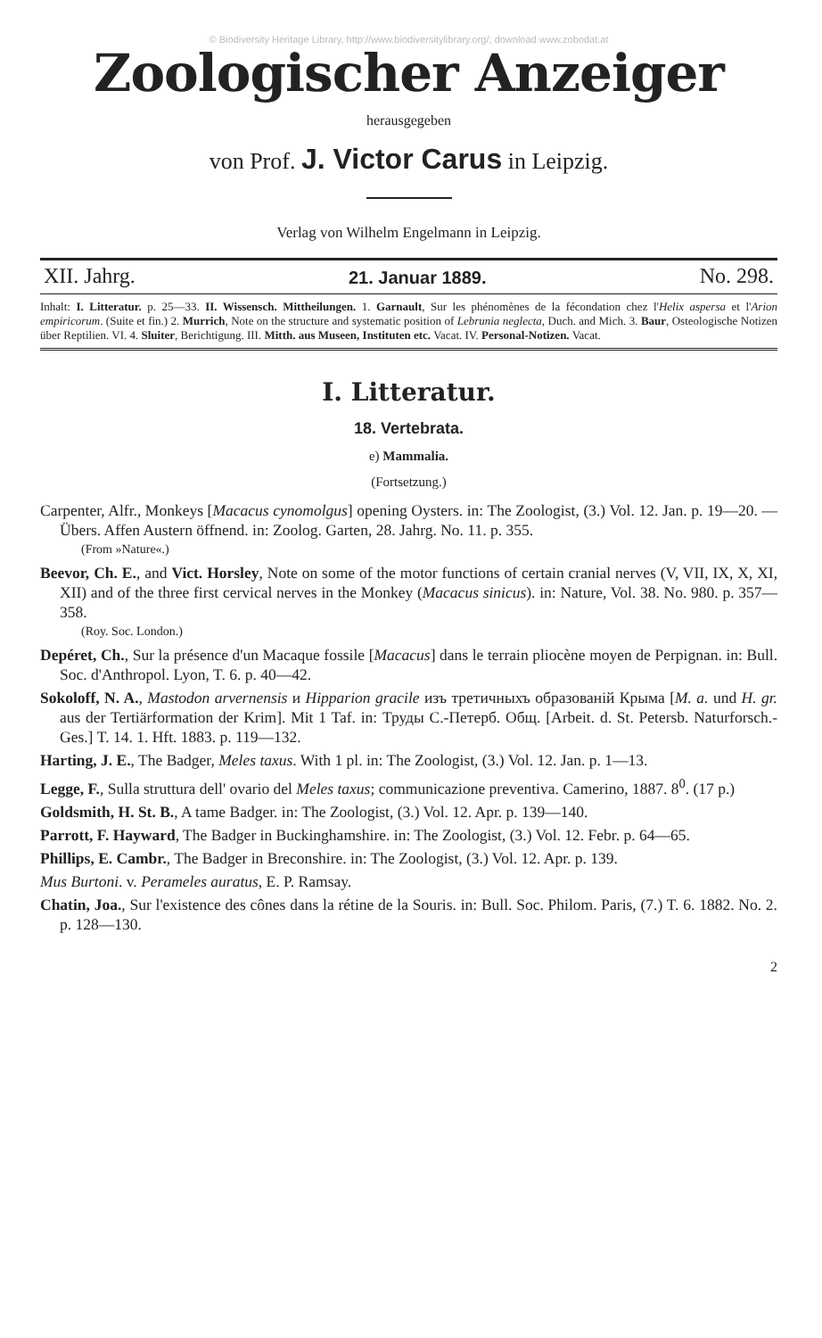© Biodiversity Heritage Library, http://www.biodiversitylibrary.org/; download www.zobodat.at
Zoologischer Anzeiger
herausgegeben
von Prof. J. Victor Carus in Leipzig.
Verlag von Wilhelm Engelmann in Leipzig.
XII. Jahrg. 21. Januar 1889. No. 298.
Inhalt: I. Litteratur. p. 25—33. II. Wissensch. Mittheilungen. 1. Garnault, Sur les phénomènes de la fécondation chez l'Helix aspersa et l'Arion empiricorum. (Suite et fin.) 2. Murrich, Note on the structure and systematic position of Lebrunia neglecta, Duch. and Mich. 3. Baur, Osteologische Notizen über Reptilien. VI. 4. Sluiter, Berichtigung. III. Mitth. aus Museen, Instituten etc. Vacat. IV. Personal-Notizen. Vacat.
I. Litteratur.
18. Vertebrata.
e) Mammalia.
(Fortsetzung.)
Carpenter, Alfr., Monkeys [Macacus cynomolgus] opening Oysters. in: The Zoologist, (3.) Vol. 12. Jan. p. 19—20. — Übers. Affen Austern öffnend. in: Zoolog. Garten, 28. Jahrg. No. 11. p. 355.
(From »Nature«.)
Beevor, Ch. E., and Vict. Horsley, Note on some of the motor functions of certain cranial nerves (V, VII, IX, X, XI, XII) and of the three first cervical nerves in the Monkey (Macacus sinicus). in: Nature, Vol. 38. No. 980. p. 357—358.
(Roy. Soc. London.)
Depéret, Ch., Sur la présence d'un Macaque fossile [Macacus] dans le terrain pliocène moyen de Perpignan. in: Bull. Soc. d'Anthropol. Lyon, T. 6. p. 40—42.
Sokoloff, N. A., Mastodon arvernensis и Hipparion gracile изъ третичныхъ образованій Крыма [M. a. und H. gr. aus der Tertiärformation der Krim]. Mit 1 Taf. in: Труды С.-Петерб. Общ. [Arbeit. d. St. Petersb. Naturforsch.-Ges.] T. 14. 1. Hft. 1883. p. 119—132.
Harting, J. E., The Badger, Meles taxus. With 1 pl. in: The Zoologist, (3.) Vol. 12. Jan. p. 1—13.
Legge, F., Sulla struttura dell' ovario del Meles taxus; communicazione preventiva. Camerino, 1887. 8<sup>0</sup>. (17 p.)
Goldsmith, H. St. B., A tame Badger. in: The Zoologist, (3.) Vol. 12. Apr. p. 139—140.
Parrott, F. Hayward, The Badger in Buckinghamshire. in: The Zoologist, (3.) Vol. 12. Febr. p. 64—65.
Phillips, E. Cambr., The Badger in Breconshire. in: The Zoologist, (3.) Vol. 12. Apr. p. 139.
Mus Burtoni. v. Perameles auratus, E. P. Ramsay.
Chatin, Joa., Sur l'existence des cônes dans la rétine de la Souris. in: Bull. Soc. Philom. Paris, (7.) T. 6. 1882. No. 2. p. 128—130.
2